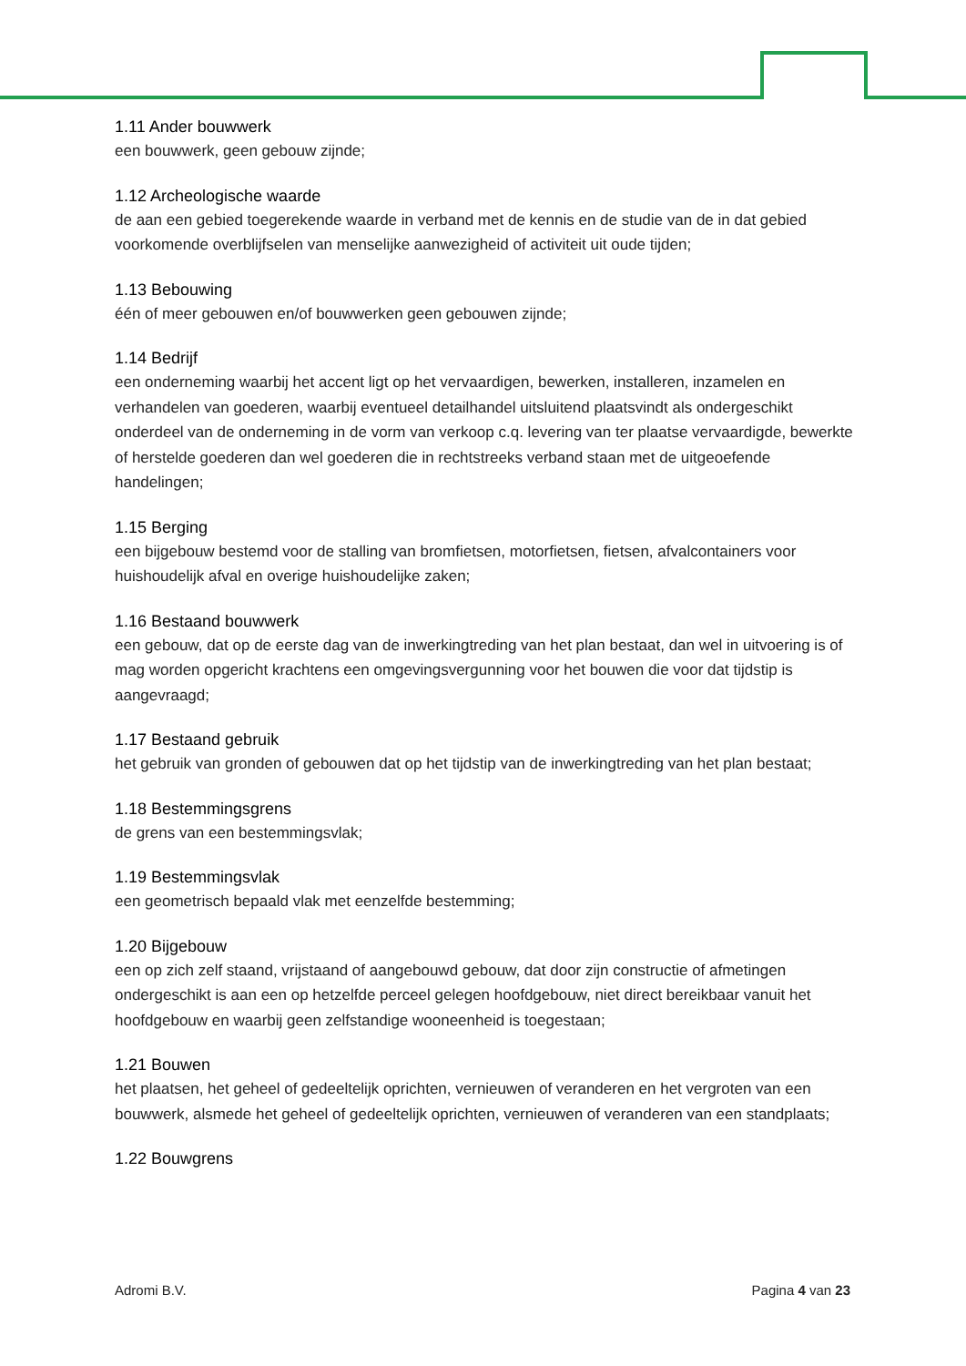1.11 Ander bouwwerk
een bouwwerk, geen gebouw zijnde;
1.12 Archeologische waarde
de aan een gebied toegerekende waarde in verband met de kennis en de studie van de in dat gebied voorkomende overblijfselen van menselijke aanwezigheid of activiteit uit oude tijden;
1.13 Bebouwing
één of meer gebouwen en/of bouwwerken geen gebouwen zijnde;
1.14 Bedrijf
een onderneming waarbij het accent ligt op het vervaardigen, bewerken, installeren, inzamelen en verhandelen van goederen, waarbij eventueel detailhandel uitsluitend plaatsvindt als ondergeschikt onderdeel van de onderneming in de vorm van verkoop c.q. levering van ter plaatse vervaardigde, bewerkte of herstelde goederen dan wel goederen die in rechtstreeks verband staan met de uitgeoefende handelingen;
1.15 Berging
een bijgebouw bestemd voor de stalling van bromfietsen, motorfietsen, fietsen, afvalcontainers voor huishoudelijk afval en overige huishoudelijke zaken;
1.16 Bestaand bouwwerk
een gebouw, dat op de eerste dag van de inwerkingtreding van het plan bestaat, dan wel in uitvoering is of mag worden opgericht krachtens een omgevingsvergunning voor het bouwen die voor dat tijdstip is aangevraagd;
1.17 Bestaand gebruik
het gebruik van gronden of gebouwen dat op het tijdstip van de inwerkingtreding van het plan bestaat;
1.18 Bestemmingsgrens
de grens van een bestemmingsvlak;
1.19 Bestemmingsvlak
een geometrisch bepaald vlak met eenzelfde bestemming;
1.20 Bijgebouw
een op zich zelf staand, vrijstaand of aangebouwd gebouw, dat door zijn constructie of afmetingen ondergeschikt is aan een op hetzelfde perceel gelegen hoofdgebouw, niet direct bereikbaar vanuit het hoofdgebouw en waarbij geen zelfstandige wooneenheid is toegestaan;
1.21 Bouwen
het plaatsen, het geheel of gedeeltelijk oprichten, vernieuwen of veranderen en het vergroten van een bouwwerk, alsmede het geheel of gedeeltelijk oprichten, vernieuwen of veranderen van een standplaats;
1.22 Bouwgrens
Adromi B.V. Pagina 4 van 23